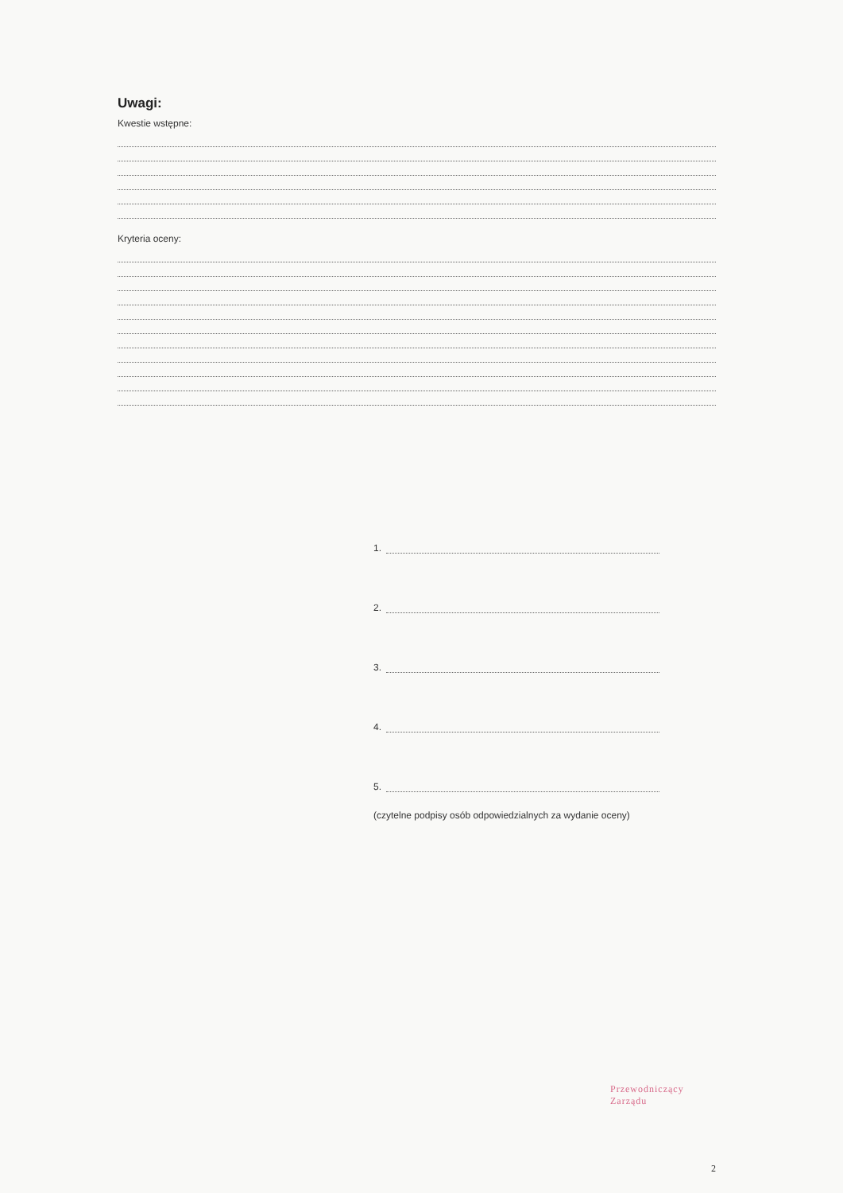Uwagi:
Kwestie wstępne:
Kryteria oceny:
1.
2.
3.
4.
5.
(czytelne podpisy osób odpowiedzialnych za wydanie oceny)
Przewodniczący Zarządu
2